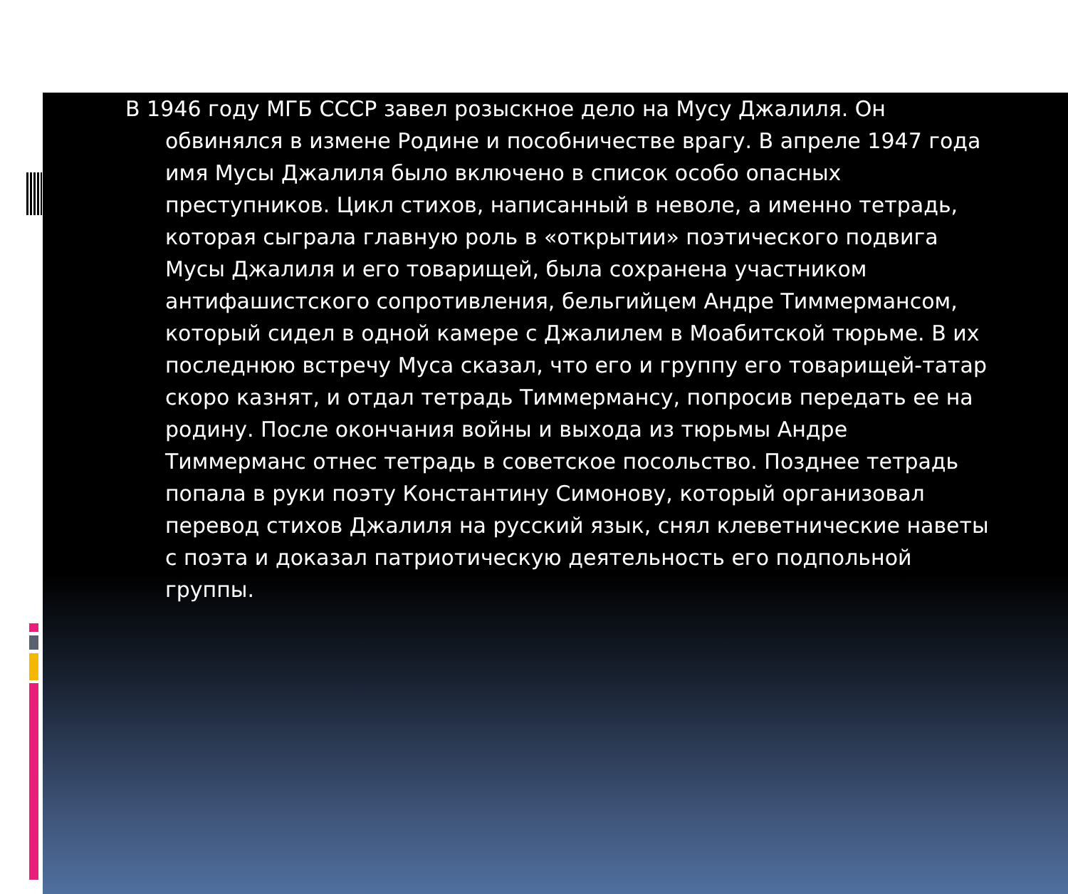В 1946 году МГБ СССР завел розыскное дело на Мусу Джалиля. Он обвинялся в измене Родине и пособничестве врагу. В апреле 1947 года имя Мусы Джалиля было включено в список особо опасных преступников. Цикл стихов, написанный в неволе, а именно тетрадь, которая сыграла главную роль в «открытии» поэтического подвига Мусы Джалиля и его товарищей, была сохранена участником антифашистского сопротивления, бельгийцем Андре Тиммермансом, который сидел в одной камере с Джалилем в Моабитской тюрьме. В их последнюю встречу Муса сказал, что его и группу его товарищей-татар скоро казнят, и отдал тетрадь Тиммермансу, попросив передать ее на родину. После окончания войны и выхода из тюрьмы Андре Тиммерманс отнес тетрадь в советское посольство. Позднее тетрадь попала в руки поэту Константину Симонову, который организовал перевод стихов Джалиля на русский язык, снял клеветнические наветы с поэта и доказал патриотическую деятельность его подпольной группы.